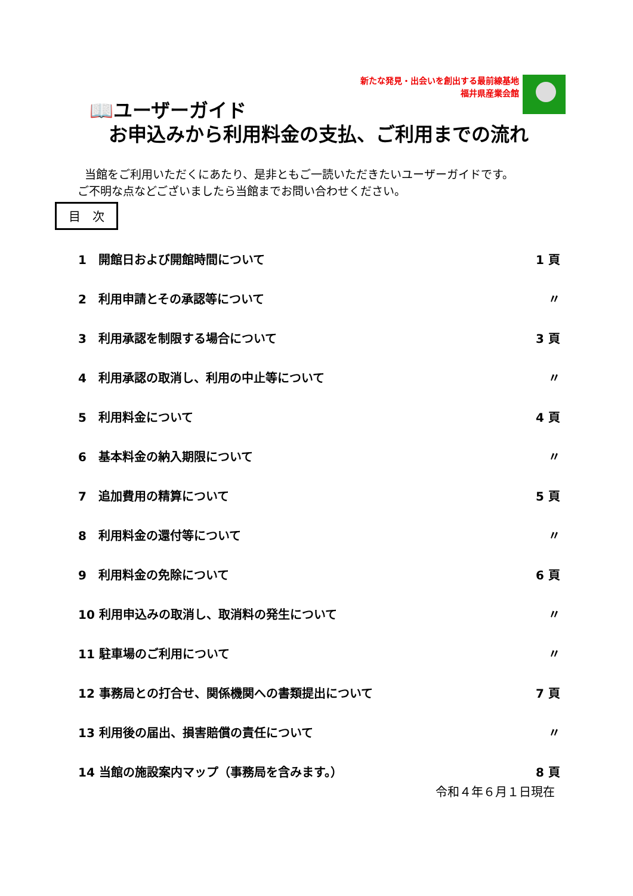新たな発見・出会いを創出する最前線基地
福井県産業会館
📖ユーザーガイド
お申込みから利用料金の支払、ご利用までの流れ
当館をご利用いただくにあたり、是非ともご一読いただきたいユーザーガイドです。
ご不明な点などございましたら当館までお問い合わせください。
目　次
| 1 開館日および開館時間について | 1 頁 |
| 2 利用申請とその承認等について | 〃 |
| 3 利用承認を制限する場合について | 3 頁 |
| 4 利用承認の取消し、利用の中止等について | 〃 |
| 5 利用料金について | 4 頁 |
| 6 基本料金の納入期限について | 〃 |
| 7 追加費用の精算について | 5 頁 |
| 8 利用料金の還付等について | 〃 |
| 9 利用料金の免除について | 6 頁 |
| 10 利用申込みの取消し、取消料の発生について | 〃 |
| 11 駐車場のご利用について | 〃 |
| 12 事務局との打合せ、関係機関への書類提出について | 7 頁 |
| 13 利用後の届出、損害賠償の責任について | 〃 |
| 14 当館の施設案内マップ（事務局を含みます。） | 8 頁 |
令和４年６月１日現在